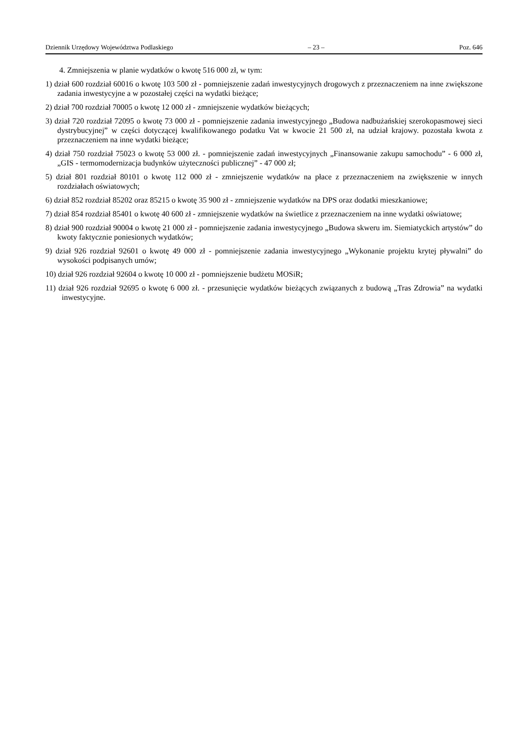Dziennik Urzędowy Województwa Podlaskiego – 23 – Poz. 646
4. Zmniejszenia w planie wydatków o kwotę 516 000 zł, w tym:
1) dział 600 rozdział 60016 o kwotę 103 500 zł - pomniejszenie zadań inwestycyjnych drogowych z przeznaczeniem na inne zwiększone zadania inwestycyjne a w pozostałej części na wydatki bieżące;
2) dział 700 rozdział 70005 o kwotę 12 000 zł - zmniejszenie wydatków bieżących;
3) dział 720 rozdział 72095 o kwotę 73 000 zł - pomniejszenie zadania inwestycyjnego „Budowa nadbużańskiej szerokopasmowej sieci dystrybucyjnej” w części dotyczącej kwalifikowanego podatku Vat w kwocie 21 500 zł, na udział krajowy. pozostała kwota z przeznaczeniem na inne wydatki bieżące;
4) dział 750 rozdział 75023 o kwotę 53 000 zł. - pomniejszenie zadań inwestycyjnych „Finansowanie zakupu samochodu” - 6 000 zł, „GIS - termomodernizacja budynków użyteczności publicznej” - 47 000 zł;
5) dział 801 rozdział 80101 o kwotę 112 000 zł - zmniejszenie wydatków na płace z przeznaczeniem na zwiększenie w innych rozdziałach oświatowych;
6) dział 852 rozdział 85202 oraz 85215 o kwotę 35 900 zł - zmniejszenie wydatków na DPS oraz dodatki mieszkaniowe;
7) dział 854 rozdział 85401 o kwotę 40 600 zł - zmniejszenie wydatków na świetlice z przeznaczeniem na inne wydatki oświatowe;
8) dział 900 rozdział 90004 o kwotę 21 000 zł - pomniejszenie zadania inwestycyjnego „Budowa skweru im. Siemiatyckich artystów” do kwoty faktycznie poniesionych wydatków;
9) dział 926 rozdział 92601 o kwotę 49 000 zł - pomniejszenie zadania inwestycyjnego „Wykonanie projektu krytej pływalni” do wysokości podpisanych umów;
10) dział 926 rozdział 92604 o kwotę 10 000 zł - pomniejszenie budżetu MOSiR;
11) dział 926 rozdział 92695 o kwotę 6 000 zł. - przesunięcie wydatków bieżących związanych z budową „Tras Zdrowia” na wydatki inwestycyjne.